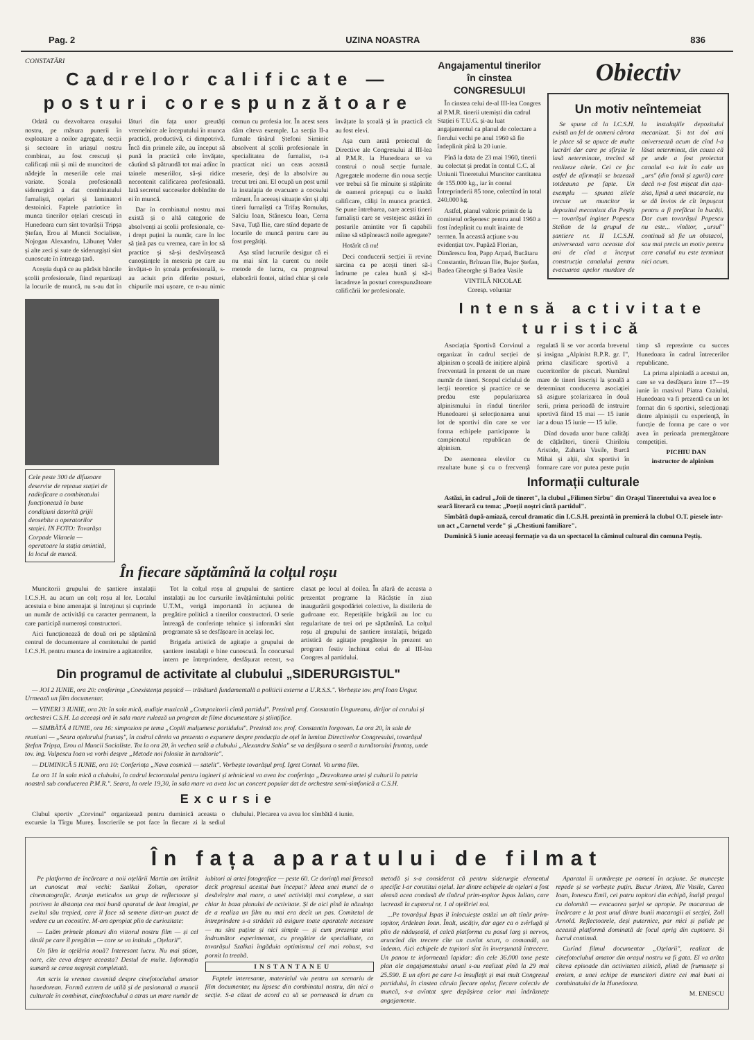Pag. 2 UZINA NOASTRA 836
CONSTATĂRI
Cadrelor calificate — posturi corespunzătoare
Odată cu dezvoltarea orașului nostru, pe măsura punerii în exploatare a noilor agregate, secții și sectoare în uriașul nostru combinat, au fost crescuți și calificați mii și mii de muncitori de nădejde în meseriile cele mai variate. Școala profesională siderurgică a dat combinatului furnaliști, oțelari și laminatori destoinici. Faptele patriotice în munca tinerilor oțelari crescuți în Hunedoara cum sînt tovarășii Tripșa Ștefan, Erou al Muncii Socialiste, Nojogan Alexandru, Läbuneț Valer și alte zeci și sute de siderurgiști sînt cunoscute în întreaga țară.
Aceștia după ce au părăsit băncile școlii profesionale, fiind repartizați la locurile de muncă, nu s-au dat în lături din fața unor greutăți vremelnice ale începutului în munca practică, productivă, ci dimpotrivă. Încă din primele zile, au început să pună în practică cele învățate, căutînd să pătrundă tot mai adînc în tainele meseriilor, să-și ridice necontenit calificarea profesională. Iată secretul succeselor dobîndite de ei în muncă.
Dar în combinatul nostru mai există și o altă categorie de absolvenți ai școlii profesionale, ce-i drept puțini la număr, care în loc să țină pas cu vremea, care în loc să practice și să-și desăvîrșească cunoștințele în meseria pe care au învățat-o în școala profesională, s-au aciuit prin diferite posturi, chipurile mai ușoare, ce n-au nimic comun cu profesia lor. În acest sens dăm cîteva exemple. La secția II-a furnale tînărul Ștefoni Siminic absolvent al școlii profesionale în specialitatea de furnalist, n-a practicat nici un ceas această meserie, deși de la absolvire au trecut trei ani. El ocupă un post umil la instalația de evacuare a cocsului mărunt. În aceeași situație sînt și alți tineri furnaliști ca Trifaș Romulus, Salciu Ioan, Stănescu Ioan, Cerna Sava, Tuță Ilie, care stînd departe de locurile de muncă pentru care au fost pregătiți.
Așa stînd lucrurile desigur că ei nu mai sînt la curent cu noile metode de lucru, cu progresul elaborării fontei, uitînd chiar și cele învățate la școală și în practică cît au fost elevi.
Așa cum arată proiectul de Directive ale Congresului al III-lea al P.M.R. la Hunedoara se va construi o nouă secție furnale. Agregatele moderne din noua secție vor trebui să fie mînuite și stăpînite de oameni pricepuți cu o înaltă calificare, căliți în munca practică. Se pune întrebarea, oare acești tineri furnaliști care se vestejesc astăzi în posturile amintite vor fi capabili mîine să stăpînească noile agregate?
Hotărît că nu!
Deci conducerii secției îi revine sarcina ca pe acești tineri să-i îndrume pe calea bună și să-i încadreze în posturi corespunzătoare calificării lor profesionale.
Cele peste 300 de difuzoare deservite de rețeaua stației de radioficare a combinatului funcționează în bune condițiuni datorită grijii deosebite a operatorilor stației. IN FOTO: Tovarășa Corpade Vilanela — operatoare la stația amintită, la locul de muncă.
În fiecare săptămînă la colțul roșu
Muncitorii grupului de șantiere instalații I.C.S.H. au acum un colț roșu al lor. Localul acestuia e bine amenajat și întreținut și cuprinde un număr de activități cu caracter permanent, la care participă numeroși constructori.
Aici funcționează de două ori pe săptămînă centrul de documentare al comitetului de partid I.C.S.H. pentru munca de instruire a agitatorilor.
Tot la colțul roșu al grupului de șantiere instalații au loc cursurile învățămîntului politic U.T.M., verigă importantă în acțiunea de pregătire politică a tinerilor constructori. O serie întreagă de conferințe tehnice și informări sînt programate să se desfășoare în același loc.
Brigada artistică de agitație a grupului de șantiere instalații e bine cunoscută. În concursul intern pe întreprindere, desfășurat recent, s-a clasat pe locul al doilea. În afară de aceasta a prezentat programe la Răcăștie în ziua inaugurării gospodăriei colective, la distileria de gudroane etc. Repetițiile brigăzii au loc cu regularitate de trei ori pe săptămînă. La colțul roșu al grupului de șantiere instalații, brigada artistică de agitație pregătește în prezent un program festiv închinat celui de al III-lea Congres al partidului.
Din programul de activitate al clubului „SIDERURGISTUL"
— JOI 2 IUNIE, ora 20: conferința „Coexistența pașnică — trăsătură fundamentală a politicii externe a U.R.S.S.". Vorbește tov. prof Ioan Ungur. Urmează un film documentar.
— VINERI 3 IUNIE, ora 20: în sala mică, audiție muzicală „Compozitorii cîntă partidul". Prezintă prof. Constantin Ungureanu, dirijor al corului și orchestrei C.S.H. La aceeași oră în sala mare rulează un program de filme documentare și științifice.
— SIMBĂTĂ 4 IUNIE, ora 16: simpozion pe tema „Copiii mulțumesc partidului". Prezintă tov. prof. Constantin Iorgovan. La ora 20, în sala de reuniuni — „Seara oțelarului fruntaș", în cadrul căreia va prezenta o expunere despre producția de oțel în lumina Directivelor Congresului, tovarășul Ștefan Tripșa, Erou al Muncii Socialiste. Tot la ora 20, în vechea sală a clubului „Alexandru Sahia" se va desfășura o seară a turnătorului fruntaș, unde tov. ing. Vulpescu Ioan va vorbi despre „Metode noi folosite în turnătorie".
— DUMINICĂ 5 IUNIE, ora 10: Conferința „Nava cosmică — satelit". Vorbește tovarășul prof. Igret Cornel. Va urma film.
La ora 11 în sala mică a clubului, în cadrul lectoratului pentru ingineri și tehnicieni va avea loc conferința „Dezvoltarea artei și culturii în patria noastră sub conducerea P.M.R.". Seara, la orele 19,30, în sala mare va avea loc un concert popular dat de orchestra semi-simfonică a C.S.H.
Excursie
Clubul sportiv „Corvinul" organizează pentru duminică aceasta o excursie la Tîrgu Mureș. Înscrierile se pot face în fiecare zi la sediul clubului. Plecarea va avea loc sîmbătă 4 iunie.
Angajamentul tinerilor în cinstea CONGRESULUI
În cinstea celui de-al III-lea Congres al P.M.R. tinerii utemiști din cadrul Stației 6 T.U.G. și-au luat angajamentul ca planul de colectare a fierului vechi pe anul 1960 să fie îndeplinit pînă la 20 iunie.
Pînă la data de 23 mai 1960, tinerii au colectat și predat în contul C.C. al Uniunii Tineretului Muncitor cantitatea de 155.000 kg., iar în contul Întreprinderii 85 tone, colectînd în total 240.000 kg.
Astfel, planul valoric primit de la comitetul orășenesc pentru anul 1960 a fost îndeplinit cu mult înainte de termen. În această acțiune s-au evidențiat tov. Pupăză Florian, Dimărescu Ion, Papp Arpad, Bucătaru Constantin, Brînzan Ilie, Bujor Ștefan, Badea Gheorghe și Badea Vasile
VINTILĂ NICOLAE
Coresp. voluntar
Obiectiv
Un motiv neîntemeiat
Se spune că la I.C.S.H. există un fel de oameni cărora le place să se apuce de multe lucrări dar care pe sfîrșite le lasă neterminate, trecînd să realizeze altele. Cei ce fac astfel de afirmații se bazează totdeauna pe fapte. Un exemplu — spunea zilele trecute un muncitor la depozitul mecanizat din Peștiș — tovarășul inginer Popescu Stelian de la grupul de șantiere nr. II I.C.S.H. aniversează vara aceasta doi ani de cînd a început construcția canalului pentru evacuarea apelor murdare de la instalațiile depozitului mecanizat. Și tot doi ani aniversează acum de cînd l-a lăsat neterminat, din cauza că pe unde a fost proiectat canalul s-a ivit în cale un „urs" (din fontă și zgură) care dacă n-a fost mișcat din așa-zisa, lipsă a unei macarale, nu se dă învins de cît împușcat pentru a fi prefăcut în bucăți. Dar cum tovarășul Popescu nu este... vînător, „ursul" continuă să fie un obstacol, sau mai precis un motiv pentru care canalul nu este terminat nici acum.
Intensă activitate turistică
Asociația Sportivă Corvinul a organizat în cadrul secției de alpinism o școală de inițiere alpină frecventată în prezent de un mare număr de tineri. Scopul ciclului de lecții teoretice și practice ce se predau este popularizarea alpinismului în rîndul tinerilor Hunedoarei și selecționarea unui lot de sportivi din care se vor forma echipele participante la campionatul republican de alpinism.
De asemenea elevilor cu rezultate bune și cu o frecvență regulată li se vor acorda brevetul și insigna „Alpinist R.P.R. gr. I", prima clasificare sportivă a cuceritorilor de piscuri. Numărul mare de tineri înscriși la școală a determinat conducerea asociației să asigure școlarizarea în două serii, prima perioadă de instruire sportivă fiind 15 mai — 15 iunie iar a doua 15 iunie — 15 iulie.
Dînd dovada unor bune calități de cățărători, tinerii Chiriloiu Aristide, Zaharia Vasile, Burcă Mihai și alții, sînt sportivi în formare care vor putea peste puțin timp să reprezinte cu succes Hunedoara în cadrul întrecerilor republicane.
La prima alpiniadă a acestui an, care se va desfășura între 17—19 iunie în masivul Piatra Craiului, Hunedoara va fi prezentă cu un lot format din 6 sportivi, selecționați dintre alpiniștii cu experiență, în funcție de forma pe care o vor avea în perioada premergătoare competiției.
PICHIU DAN
instructor de alpinism
Informații culturale
Astăzi, în cadrul „Joii de tineret", la clubul „Filimon Sîrbu" din Orașul Tineretului va avea loc o seară literară cu tema: „Poeții noștri cîntă partidul".
Sîmbătă după-amiază, cercul dramatic din I.C.S.H. prezintă în premieră la clubul O.T. piesele într-un act „Carnetul verde" și „Chestiuni familiare".
Duminică 5 iunie aceeași formație va da un spectacol la căminul cultural din comuna Peștiș.
În fața aparatului de filmat
Pe platforma de încărcare a noii oțelării Martin am întîlnit un cunoscut mai vechi: Szalkai Zoltan, operator cinematografic. Aranja meticulos un grup de reflectoare și potrivea la distanța cea mai bună aparatul de luat imagini, pe zveltul său trepied, care îl face să semene dintr-un punct de vedere cu un cocostîrc. M-am apropiat plin de curiozitate:
— Luăm primele planuri din viitorul nostru film — și cel dintîi pe care îl pregătim — care se va intitula „Oțelarii".
Un film la oțelăria nouă? Interesant lucru. Nu mai știam, oare, cîte ceva despre aceasta? Destul de multe. Informația sumară se cerea negreșit completată.
Am scris la vremea cuvenită despre cinefotoclubul amator hunedorean. Formă extrem de utilă și de pasionantă a muncii culturale în combinat, cinefotoclubul a atras un mare număr de iubitori ai artei fotografice — peste 60. Ce dorință mai firească decît progresul acestui bun început? Ideea unei munci de o desăvîrșire mai mare, a unei activități mai complexe, a stat chiar la baza planului de activitate. Și de aici pînă la năzuința de a realiza un film nu mai era decît un pas. Comitetul de întreprindere s-a străduit să asigure toate aparatele necesare — nu sînt puține și nici simple — și cum prezența unui îndrumător experimentat, cu pregătire de specialitate, ca tovarășul Szalkai îngăduia optimismul cel mai robust, s-a pornit la treabă.
INSTANTANEU
Faptele interesante, materialul viu pentru un scenariu de film documentar, nu lipsesc din combinatul nostru, din nici o secție. S-a căzut de acord ca să se pornească la drum cu metodă și s-a considerat că pentru siderurgie elementul specific l-ar constitui oțelul. Iar dintre echipele de oțelari a fost aleasă acea condusă de tînărul prim-topitor Ispas Iulian, care lucrează la cuptorul nr. 1 al oțelăriei noi.
...Pe tovarășul Ispas îl înlocuiește astăzi un alt tînăr prim-topitor, Ardelean Ioan. Înalt, uscățiv, dar ager ca o zvîrlugă și plin de nădușeală, el calcă platforma cu pasul larg și nervos, aruncînd din trecere cîte un cuvînt scurt, o comandă, un îndemn. Aici echipele de topitori sînt în înverșunată întrecere. Un panou te informează lapidar: din cele 36.000 tone peste plan ale angajamentului anual s-au realizat pînă la 29 mai 25.590. E un efort pe care l-a însuflețit și mai mult Congresul partidului, în cinstea căruia fiecare oțelar, fiecare colectiv de muncă, s-a avîntat spre depășirea celor mai îndrăznețe angajamente.
Aparatul îi urmărește pe oameni în acțiune. Se muncește repede și se vorbește puțin. Bucur Ariton, Ilie Vasile, Curea Ioan, Ionescu Emil, cei patru topitori din echipă, înalță pragul cu dolomită — evacuarea șarjei se apropie. Pe macaraua de încărcare e la post unul dintre bunii macaragii ai secției, Zoll Arnold. Reflectoarele, deși puternice, par mici și palide pe această platformă dominată de focul aprig din cuptoare. Și lucrul continuă.
Curînd filmul documentar „Oțelarii", realizat de cinefotoclubul amator din orașul nostru va fi gata. El va arăta cîteva episoade din activitatea zilnică, plină de frumusețe și eroism, a unei echipe de muncitori dintre cei mai buni ai combinatului de la Hunedoara.
M. ENESCU